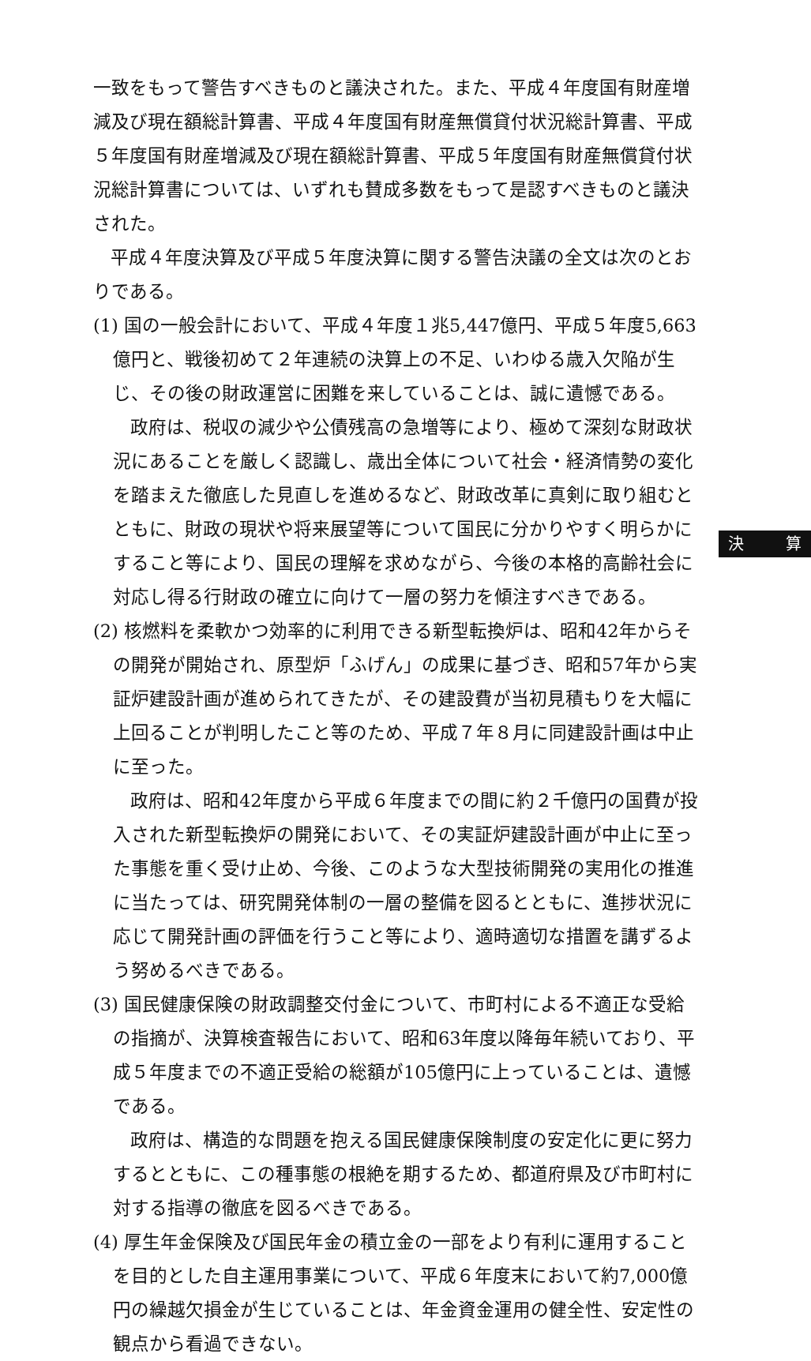一致をもって警告すべきものと議決された。また、平成４年度国有財産増減及び現在額総計算書、平成４年度国有財産無償貸付状況総計算書、平成５年度国有財産増減及び現在額総計算書、平成５年度国有財産無償貸付状況総計算書については、いずれも賛成多数をもって是認すべきものと議決された。
平成４年度決算及び平成５年度決算に関する警告決議の全文は次のとおりである。
(1) 国の一般会計において、平成４年度１兆5,447億円、平成５年度5,663億円と、戦後初めて２年連続の決算上の不足、いわゆる歳入欠陥が生じ、その後の財政運営に困難を来していることは、誠に遺憾である。
政府は、税収の減少や公債残高の急増等により、極めて深刻な財政状況にあることを厳しく認識し、歳出全体について社会・経済情勢の変化を踏まえた徹底した見直しを進めるなど、財政改革に真剣に取り組むとともに、財政の現状や将来展望等について国民に分かりやすく明らかにすること等により、国民の理解を求めながら、今後の本格的高齢社会に対応し得る行財政の確立に向けて一層の努力を傾注すべきである。
(2) 核燃料を柔軟かつ効率的に利用できる新型転換炉は、昭和42年からその開発が開始され、原型炉「ふげん」の成果に基づき、昭和57年から実証炉建設計画が進められてきたが、その建設費が当初見積もりを大幅に上回ることが判明したこと等のため、平成７年８月に同建設計画は中止に至った。
政府は、昭和42年度から平成６年度までの間に約２千億円の国費が投入された新型転換炉の開発において、その実証炉建設計画が中止に至った事態を重く受け止め、今後、このような大型技術開発の実用化の推進に当たっては、研究開発体制の一層の整備を図るとともに、進捗状況に応じて開発計画の評価を行うこと等により、適時適切な措置を講ずるよう努めるべきである。
(3) 国民健康保険の財政調整交付金について、市町村による不適正な受給の指摘が、決算検査報告において、昭和63年度以降毎年続いており、平成５年度までの不適正受給の総額が105億円に上っていることは、遺憾である。
政府は、構造的な問題を抱える国民健康保険制度の安定化に更に努力するとともに、この種事態の根絶を期するため、都道府県及び市町村に対する指導の徹底を図るべきである。
(4) 厚生年金保険及び国民年金の積立金の一部をより有利に運用することを目的とした自主運用事業について、平成６年度末において約7,000億円の繰越欠損金が生じていることは、年金資金運用の健全性、安定性の観点から看過できない。
決 算